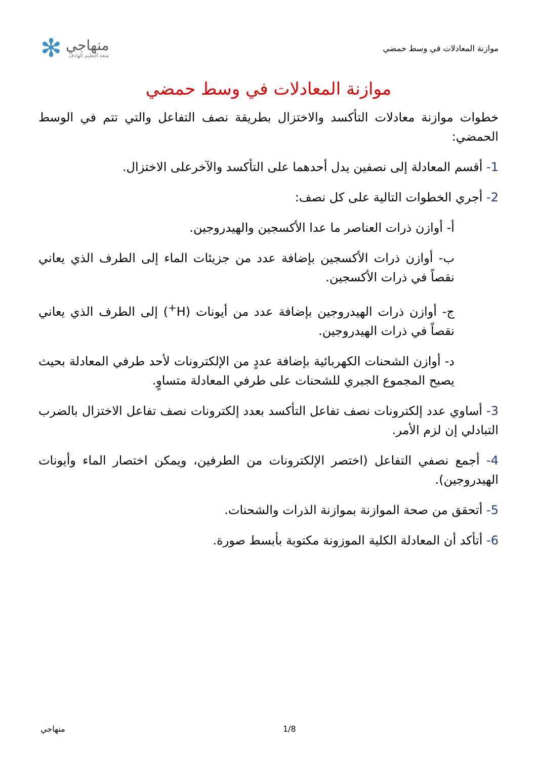موازنة المعادلات في وسط حمضي
منهاجي
متعة التعليم الهادف
✻
موازنة المعادلات في وسط حمضي
خطوات موازنة معادلات التأكسد والاختزال بطريقة نصف التفاعل والتي تتم في الوسط الحمضي:
1- أقسم المعادلة إلى نصفين يدل أحدهما على التأكسد والآخرعلى الاختزال.
2- أجري الخطوات التالية على كل نصف:
أ- أوازن ذرات العناصر ما عدا الأكسجين والهيدروجين.
ب- أوازن ذرات الأكسجين بإضافة عدد من جزيئات الماء إلى الطرف الذي يعاني نقصاً في ذرات الأكسجين.
ج- أوازن ذرات الهيدروجين بإضافة عدد من أيونات (H<sup>+</sup>) إلى الطرف الذي يعاني نقصاً في ذرات الهيدروجين.
د- أوازن الشحنات الكهربائية بإضافة عددٍ من الإلكترونات لأحد طرفي المعادلة بحيث يصبح المجموع الجبري للشحنات على طرفي المعادلة متساوٍ.
3- أساوي عدد إلكترونات نصف تفاعل التأكسد بعدد إلكترونات نصف تفاعل الاختزال بالضرب التبادلي إن لزم الأمر.
4- أجمع نصفي التفاعل (اختصر الإلكترونات من الطرفين، ويمكن اختصار الماء وأيونات الهيدروجين).
5- أتحقق من صحة الموازنة بموازنة الذرات والشحنات.
6- أتأكد أن المعادلة الكلية الموزونة مكتوبة بأبسط صورة.
منهاجي 1/8